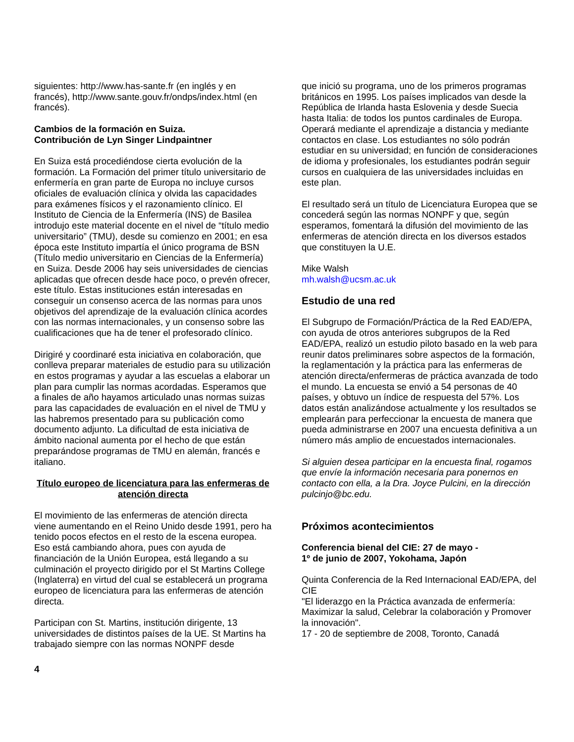siguientes: http://www.has-sante.fr (en inglés y en francés), http://www.sante.gouv.fr/ondps/index.html (en francés).
Cambios de la formación en Suiza.
Contribución de Lyn Singer Lindpaintner
En Suiza está procediéndose cierta evolución de la formación. La Formación del primer título universitario de enfermería en gran parte de Europa no incluye cursos oficiales de evaluación clínica y olvida las capacidades para exámenes físicos y el razonamiento clínico. El Instituto de Ciencia de la Enfermería (INS) de Basilea introdujo este material docente en el nivel de “título medio universitario” (TMU), desde su comienzo en 2001; en esa época este Instituto impartía el único programa de BSN (Título medio universitario en Ciencias de la Enfermería) en Suiza. Desde 2006 hay seis universidades de ciencias aplicadas que ofrecen desde hace poco, o prevén ofrecer, este título. Estas instituciones están interesadas en conseguir un consenso acerca de las normas para unos objetivos del aprendizaje de la evaluación clínica acordes con las normas internacionales, y un consenso sobre las cualificaciones que ha de tener el profesorado clínico.
Dirigiré y coordinaré esta iniciativa en colaboración, que conlleva preparar materiales de estudio para su utilización en estos programas y ayudar a las escuelas a elaborar un plan para cumplir las normas acordadas. Esperamos que a finales de año hayamos articulado unas normas suizas para las capacidades de evaluación en el nivel de TMU y las habremos presentado para su publicación como documento adjunto. La dificultad de esta iniciativa de ámbito nacional aumenta por el hecho de que están preparándose programas de TMU en alemán, francés e italiano.
Título europeo de licenciatura para las enfermeras de atención directa
El movimiento de las enfermeras de atención directa viene aumentando en el Reino Unido desde 1991, pero ha tenido pocos efectos en el resto de la escena europea. Eso está cambiando ahora, pues con ayuda de financiación de la Unión Europea, está llegando a su culminación el proyecto dirigido por el St Martins College (Inglaterra) en virtud del cual se establecerá un programa europeo de licenciatura para las enfermeras de atención directa.
Participan con St. Martins, institución dirigente, 13 universidades de distintos países de la UE. St Martins ha trabajado siempre con las normas NONPF desde
que inició su programa, uno de los primeros programas británicos en 1995. Los países implicados van desde la República de Irlanda hasta Eslovenia y desde Suecia hasta Italia: de todos los puntos cardinales de Europa. Operará mediante el aprendizaje a distancia y mediante contactos en clase. Los estudiantes no sólo podrán estudiar en su universidad; en función de consideraciones de idioma y profesionales, los estudiantes podrán seguir cursos en cualquiera de las universidades incluidas en este plan.
El resultado será un título de Licenciatura Europea que se concederá según las normas NONPF y que, según esperamos, fomentará la difusión del movimiento de las enfermeras de atención directa en los diversos estados que constituyen la U.E.
Mike Walsh
mh.walsh@ucsm.ac.uk
Estudio de una red
El Subgrupo de Formación/Práctica de la Red EAD/EPA, con ayuda de otros anteriores subgrupos de la Red EAD/EPA, realizó un estudio piloto basado en la web para reunir datos preliminares sobre aspectos de la formación, la reglamentación y la práctica para las enfermeras de atención directa/enfermeras de práctica avanzada de todo el mundo. La encuesta se envió a 54 personas de 40 países, y obtuvo un índice de respuesta del 57%. Los datos están analizándose actualmente y los resultados se emplearán para perfeccionar la encuesta de manera que pueda administrarse en 2007 una encuesta definitiva a un número más amplio de encuestados internacionales.
Si alguien desea participar en la encuesta final, rogamos que envíe la información necesaria para ponernos en contacto con ella, a la Dra. Joyce Pulcini, en la dirección pulcinjo@bc.edu.
Próximos acontecimientos
Conferencia bienal del CIE: 27 de mayo -
1º de junio de 2007, Yokohama, Japón
Quinta Conferencia de la Red Internacional EAD/EPA, del CIE
"El liderazgo en la Práctica avanzada de enfermería: Maximizar la salud, Celebrar la colaboración y Promover la innovación".
17 - 20 de septiembre de 2008, Toronto, Canadá
4